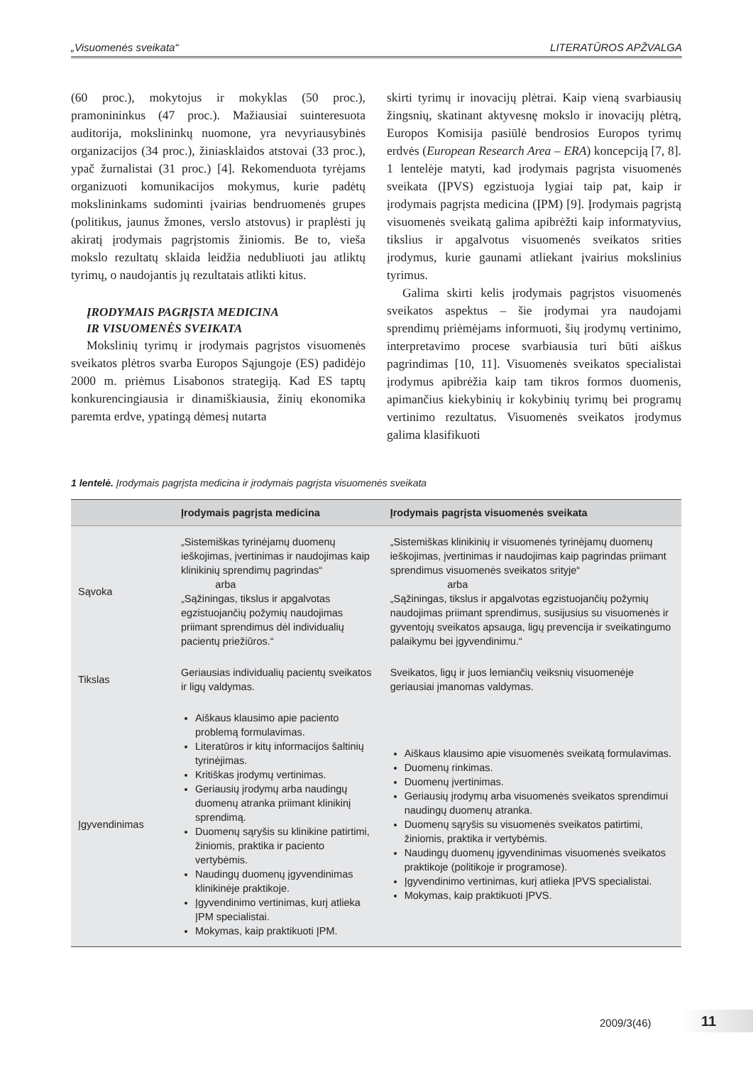„Visuomenės sveikata“LITERATŪROS APŽVALGA
(60 proc.), mokytojus ir mokyklas (50 proc.), pramonininkus (47 proc.). Mažiausiai suinteresuota auditorija, mokslininkų nuomone, yra nevyriausybinės organizacijos (34 proc.), žiniasklaidos atstovai (33 proc.), ypač žurnalistai (31 proc.) [4]. Rekomenduota tyrėjams organizuoti komunikacijos mokymus, kurie padėtų mokslininkams sudominti įvairias bendruomenės grupes (politikus, jaunus žmones, verslo atstovus) ir praplėsti jų akiratį įrodymais pagrįstomis žiniomis. Be to, vieša mokslo rezultatų sklaida leidžia nedubliuoti jau atliktų tyrimų, o naudojantis jų rezultatais atlikti kitus.
ĮRODYMAIS PAGRĮSTA MEDICINA
IR VISUOMENĖS SVEIKATA
Mokslinių tyrimų ir įrodymais pagrįstos visuomenės sveikatos plėtros svarba Europos Sąjungoje (ES) padidėjo 2000 m. priėmus Lisabonos strategiją. Kad ES taptų konkurencingiausia ir dinamiškiausia, žinių ekonomika paremta erdve, ypatingą dėmesį nutarta
skirti tyrimų ir inovacijų plėtrai. Kaip vieną svarbiausių žingsnių, skatinant aktyvesnę mokslo ir inovacijų plėtrą, Europos Komisija pasiūlė bendrosios Europos tyrimų erdvės (European Research Area – ERA) koncepciją [7, 8]. 1 lentelėje matyti, kad įrodymais pagrįsta visuomenės sveikata (ĮPVS) egzistuoja lygiai taip pat, kaip ir įrodymais pagrįsta medicina (ĮPM) [9]. Įrodymais pagrįstą visuomenės sveikatą galima apibrėžti kaip informatyvius, tikslius ir apgalvotus visuomenės sveikatos srities įrodymus, kurie gaunami atliekant įvairius mokslinius tyrimus.
Galima skirti kelis įrodymais pagrįstos visuomenės sveikatos aspektus – šie įrodymai yra naudojami sprendimų priėmėjams informuoti, šių įrodymų vertinimo, interpretavimo procese svarbiausia turi būti aiškus pagrindimas [10, 11]. Visuomenės sveikatos specialistai įrodymus apibrėžia kaip tam tikros formos duomenis, apimančius kiekybinių ir kokybinių tyrimų bei programų vertinimo rezultatus. Visuomenės sveikatos įrodymus galima klasifikuoti
1 lentelė. Įrodymais pagrįsta medicina ir įrodymais pagrįsta visuomenės sveikata
| | Įrodymais pagrįsta medicina | Įrodymais pagrįsta visuomenės sveikata |
| --- | --- | --- |
| Sąvoka | „Sistemiškas tyrinėjamų duomenų ieškojimas, įvertinimas ir naudojimas kaip klinikinių sprendimų pagrindas“ arba „Sąžiningas, tikslus ir apgalvotas egzistuojančių požymių naudojimas priimant sprendimus dėl individualių pacientų priežiūros.“ | „Sistemiškas klinikinių ir visuomenės tyrinėjamų duomenų ieškojimas, įvertinimas ir naudojimas kaip pagrindas priimant sprendimus visuomenės sveikatos srityje“ arba „Sąžiningas, tikslus ir apgalvotas egzistuojančių požymių naudojimas priimant sprendimus, susijusius su visuomenės ir gyventojų sveikatos apsauga, ligų prevencija ir sveikatingumo palaikymu bei įgyvendinimu.“ |
| Tikslas | Geriausias individualių pacientų sveikatos ir ligų valdymas. | Sveikatos, ligų ir juos lemiančių veiksnių visuomenėje geriausiai įmanomas valdymas. |
| Įgyvendinimas | Aiškaus klausimo apie paciento problemą formulavimas. Literatūros ir kitų informacijos šaltinių tyrinėjimas. Kritiškas įrodymų vertinimas. Geriausių įrodymų arba naudingų duomenų atranka priimant klinikinį sprendimą. Duomenų sąryšis su klinikine patirtimi, žiniomis, praktika ir paciento vertybėmis. Naudingų duomenų įgyvendinimas klinikinėje praktikoje. Įgyvendinimo vertinimas, kurį atlieka ĮPM specialistai. Mokymas, kaip praktikuoti ĮPM. | Aiškaus klausimo apie visuomenės sveikatą formulavimas. Duomenų rinkimas. Duomenų įvertinimas. Geriausių įrodymų arba visuomenės sveikatos sprendimui naudingų duomenų atranka. Duomenų sąryšis su visuomenės sveikatos patirtimi, žiniomis, praktika ir vertybėmis. Naudingų duomenų įgyvendinimas visuomenės sveikatos praktikoje (politikoje ir programose). Įgyvendinimo vertinimas, kurį atlieka ĮPVS specialistai. Mokymas, kaip praktikuoti ĮPVS. |
2009/3(46) 11